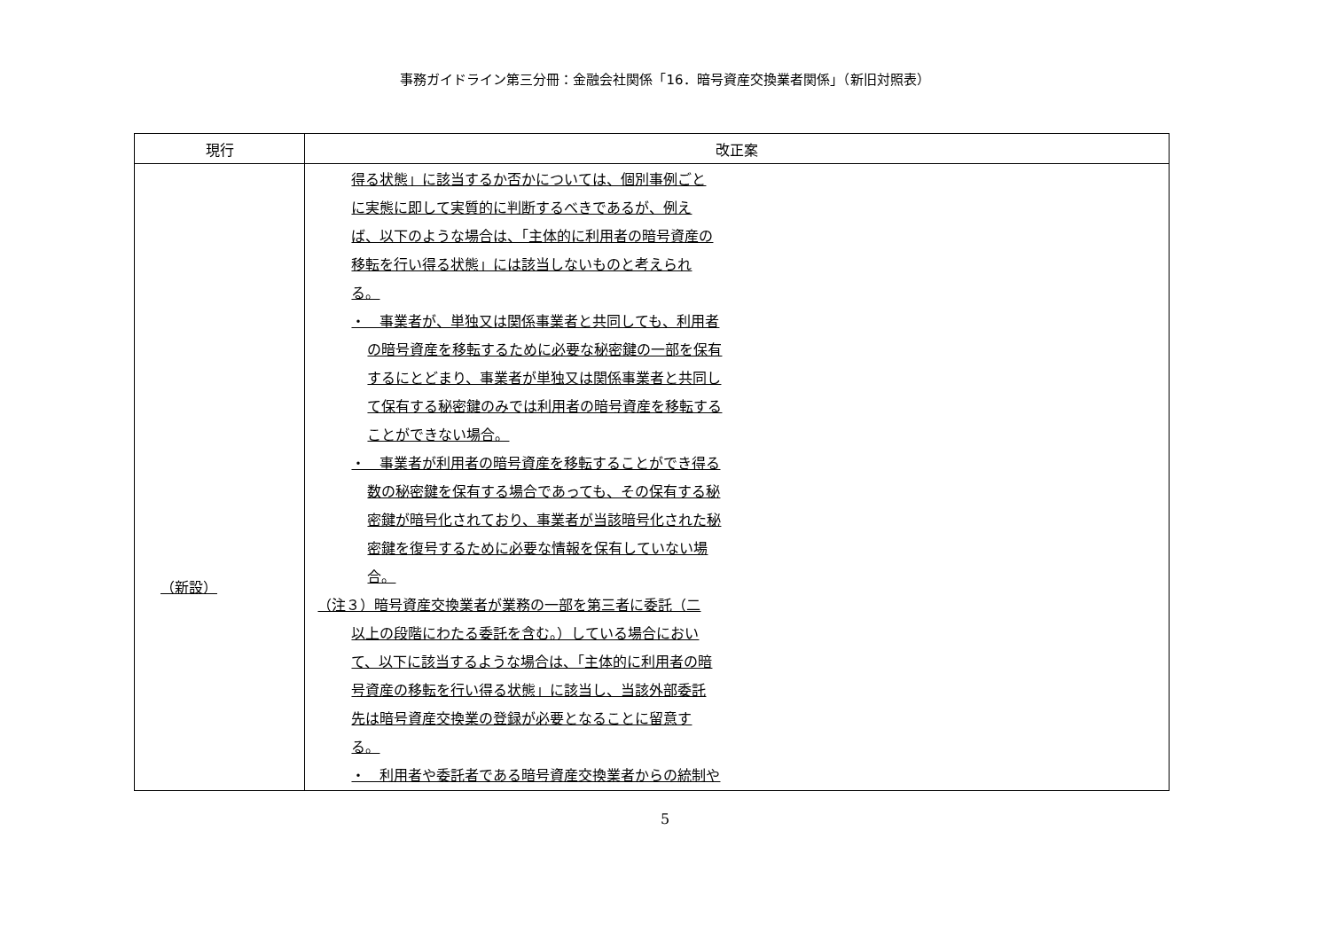事務ガイドライン第三分冊：金融会社関係「16．暗号資産交換業者関係」（新旧対照表）
| 現行 | 改正案 |
| --- | --- |
| （新設） | 得る状態」に該当するか否かについては、個別事例ごと に実態に即して実質的に判断するべきであるが、例え ば、以下のような場合は、「主体的に利用者の暗号資産の 移転を行い得る状態」には該当しないものと考えられ る。 ・ 事業者が、単独又は関係事業者と共同しても、利用者 の暗号資産を移転するために必要な秘密鍵の一部を保有 するにとどまり、事業者が単独又は関係事業者と共同し て保有する秘密鍵のみでは利用者の暗号資産を移転する ことができない場合。 ・ 事業者が利用者の暗号資産を移転することができ得る 数の秘密鍵を保有する場合であっても、その保有する秘 密鍵が暗号化されており、事業者が当該暗号化された秘 密鍵を復号するために必要な情報を保有していない場 合。 （注３）暗号資産交換業者が業務の一部を第三者に委託（二 以上の段階にわたる委託を含む。）している場合におい て、以下に該当するような場合は、「主体的に利用者の暗 号資産の移転を行い得る状態」に該当し、当該外部委託 先は暗号資産交換業の登録が必要となることに留意す る。 ・ 利用者や委託者である暗号資産交換業者からの統制や |
5